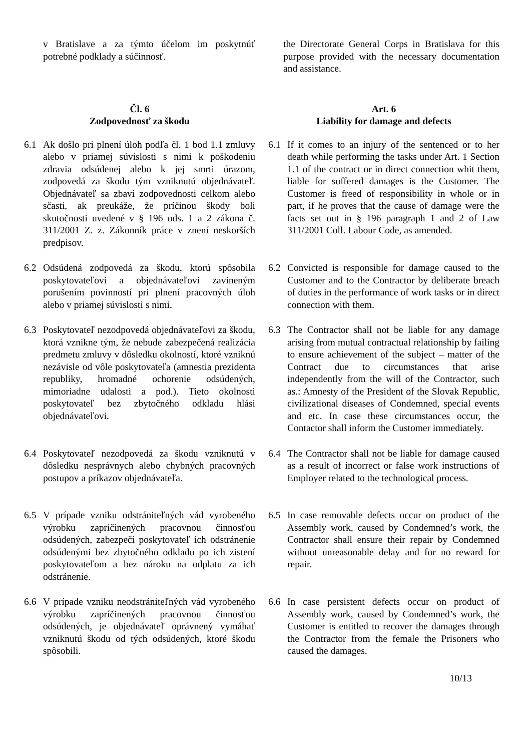v Bratislave a za týmto účelom im poskytnúť potrebné podklady a súčinnosť.
the Directorate General Corps in Bratislava for this purpose provided with the necessary documentation and assistance.
Čl. 6
Zodpovednosť za škodu
Art. 6
Liability for damage and defects
6.1 Ak došlo pri plnení úloh podľa čl. 1 bod 1.1 zmluvy alebo v priamej súvislosti s nimi k poškodeniu zdravia odsúdenej alebo k jej smrti úrazom, zodpovedá za škodu tým vzniknutú objednávateľ. Objednávateľ sa zbaví zodpovednosti celkom alebo sčasti, ak preukáže, že príčinou škody boli skutočnosti uvedené v § 196 ods. 1 a 2 zákona č. 311/2001 Z. z. Zákonník práce v znení neskorších predpisov.
6.1 If it comes to an injury of the sentenced or to her death while performing the tasks under Art. 1 Section 1.1 of the contract or in direct connection whit them, liable for suffered damages is the Customer. The Customer is freed of responsibility in whole or in part, if he proves that the cause of damage were the facts set out in § 196 paragraph 1 and 2 of Law 311/2001 Coll. Labour Code, as amended.
6.2 Odsúdená zodpovedá za škodu, ktorú spôsobila poskytovateľovi a objednávateľovi zavineným porušením povinností pri plnení pracovných úloh alebo v priamej súvislosti s nimi.
6.2 Convicted is responsible for damage caused to the Customer and to the Contractor by deliberate breach of duties in the performance of work tasks or in direct connection with them.
6.3 Poskytovateľ nezodpovedá objednávateľovi za škodu, ktorá vznikne tým, že nebude zabezpečená realizácia predmetu zmluvy v dôsledku okolností, ktoré vzniknú nezávisle od vôle poskytovateľa (amnestia prezidenta republiky, hromadné ochorenie odsúdených, mimoriadne udalosti a pod.). Tieto okolnosti poskytovateľ bez zbytočného odkladu hlási objednávateľovi.
6.3 The Contractor shall not be liable for any damage arising from mutual contractual relationship by failing to ensure achievement of the subject – matter of the Contract due to circumstances that arise independently from the will of the Contractor, such as.: Amnesty of the President of the Slovak Republic, civilizational diseases of Condemned, special events and etc. In case these circumstances occur, the Contactor shall inform the Customer immediately.
6.4 Poskytovateľ nezodpovedá za škodu vzniknutú v dôsledku nesprávnych alebo chybných pracovných postupov a príkazov objednávateľa.
6.4 The Contractor shall not be liable for damage caused as a result of incorrect or false work instructions of Employer related to the technological process.
6.5 V prípade vzniku odstrániteľných vád vyrobeného výrobku zapríčinených pracovnou činnosťou odsúdených, zabezpečí poskytovateľ ich odstránenie odsúdenými bez zbytočného odkladu po ich zistení poskytovateľom a bez nároku na odplatu za ich odstránenie.
6.5 In case removable defects occur on product of the Assembly work, caused by Condemned’s work, the Contractor shall ensure their repair by Condemned without unreasonable delay and for no reward for repair.
6.6 V prípade vzniku neodstrániteľných vád vyrobeného výrobku zapríčinených pracovnou činnosťou odsúdených, je objednávateľ oprávnený vymáhať vzniknutú škodu od tých odsúdených, ktoré škodu spôsobili.
6.6 In case persistent defects occur on product of Assembly work, caused by Condemned’s work, the Customer is entitled to recover the damages through the Contractor from the female the Prisoners who caused the damages.
10/13